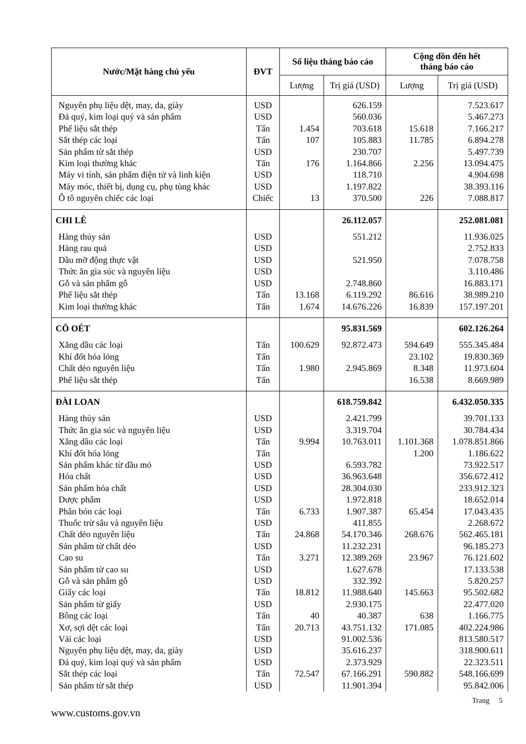| Nước/Mặt hàng chủ yếu | ĐVT | Số liệu tháng báo cáo | | Cộng dồn đến hết tháng báo cáo | |
| --- | --- | --- | --- | --- | --- |
| | | Lượng | Trị giá (USD) | Lượng | Trị giá (USD) |
| Nguyên phụ liệu dệt, may, da, giày | USD | | 626.159 | | 7.523.617 |
| Đá quý, kim loại quý và sản phẩm | USD | | 560.036 | | 5.467.273 |
| Phế liệu sắt thép | Tấn | 1.454 | 703.618 | 15.618 | 7.166.217 |
| Sắt thép các loại | Tấn | 107 | 105.883 | 11.785 | 6.894.278 |
| Sản phẩm từ sắt thép | USD | | 230.707 | | 5.497.739 |
| Kim loại thường khác | Tấn | 176 | 1.164.866 | 2.256 | 13.094.475 |
| Máy vi tính, sản phẩm điện tử và linh kiện | USD | | 118.710 | | 4.904.698 |
| Máy móc, thiết bị, dụng cụ, phụ tùng khác | USD | | 1.197.822 | | 38.393.116 |
| Ô tô nguyên chiếc các loại | Chiếc | 13 | 370.500 | 226 | 7.088.817 |
| CHI LÊ | | | 26.112.057 | | 252.081.081 |
| Hàng thủy sản | USD | | 551.212 | | 11.936.025 |
| Hàng rau quả | USD | | | | 2.752.833 |
| Dầu mỡ động thực vật | USD | | 521.950 | | 7.078.758 |
| Thức ăn gia súc và nguyên liệu | USD | | | | 3.110.486 |
| Gỗ và sản phẩm gỗ | USD | | 2.748.860 | | 16.883.171 |
| Phế liệu sắt thép | Tấn | 13.168 | 6.119.292 | 86.616 | 38.989.210 |
| Kim loại thường khác | Tấn | 1.674 | 14.676.226 | 16.839 | 157.197.201 |
| CÔ OÉT | | | 95.831.569 | | 602.126.264 |
| Xăng dầu các loại | Tấn | 100.629 | 92.872.473 | 594.649 | 555.345.484 |
| Khí đốt hóa lỏng | Tấn | | | 23.102 | 19.830.369 |
| Chất dẻo nguyên liệu | Tấn | 1.980 | 2.945.869 | 8.348 | 11.973.604 |
| Phế liệu sắt thép | Tấn | | | 16.538 | 8.669.989 |
| ĐÀI LOAN | | | 618.759.842 | | 6.432.050.335 |
| Hàng thủy sản | USD | | 2.421.799 | | 39.701.133 |
| Thức ăn gia súc và nguyên liệu | USD | | 3.319.704 | | 30.784.434 |
| Xăng dầu các loại | Tấn | 9.994 | 10.763.011 | 1.101.368 | 1.078.851.866 |
| Khí đốt hóa lỏng | Tấn | | | 1.200 | 1.186.622 |
| Sản phẩm khác từ dầu mỏ | USD | | 6.593.782 | | 73.922.517 |
| Hóa chất | USD | | 36.963.648 | | 356.672.412 |
| Sản phẩm hóa chất | USD | | 28.304.030 | | 233.912.323 |
| Dược phẩm | USD | | 1.972.818 | | 18.652.014 |
| Phân bón các loại | Tấn | 6.733 | 1.907.387 | 65.454 | 17.043.435 |
| Thuốc trừ sâu và nguyên liệu | USD | | 411.855 | | 2.268.672 |
| Chất dẻo nguyên liệu | Tấn | 24.868 | 54.170.346 | 268.676 | 562.465.181 |
| Sản phẩm từ chất dẻo | USD | | 11.232.231 | | 96.185.273 |
| Cao su | Tấn | 3.271 | 12.389.269 | 23.967 | 76.121.602 |
| Sản phẩm từ cao su | USD | | 1.627.678 | | 17.133.538 |
| Gỗ và sản phẩm gỗ | USD | | 332.392 | | 5.820.257 |
| Giấy các loại | Tấn | 18.812 | 11.988.640 | 145.663 | 95.502.682 |
| Sản phẩm từ giấy | USD | | 2.930.175 | | 22.477.020 |
| Bông các loại | Tấn | 40 | 40.387 | 638 | 1.166.775 |
| Xơ, sợi dệt các loại | Tấn | 20.713 | 43.751.132 | 171.085 | 402.224.986 |
| Vải các loại | USD | | 91.002.536 | | 813.580.517 |
| Nguyên phụ liệu dệt, may, da, giày | USD | | 35.616.237 | | 318.900.611 |
| Đá quý, kim loại quý và sản phẩm | USD | | 2.373.929 | | 22.323.511 |
| Sắt thép các loại | Tấn | 72.547 | 67.166.291 | 590.882 | 548.166.699 |
| Sản phẩm từ sắt thép | USD | | 11.901.394 | | 95.842.006 |
Trang 5
www.customs.gov.vn